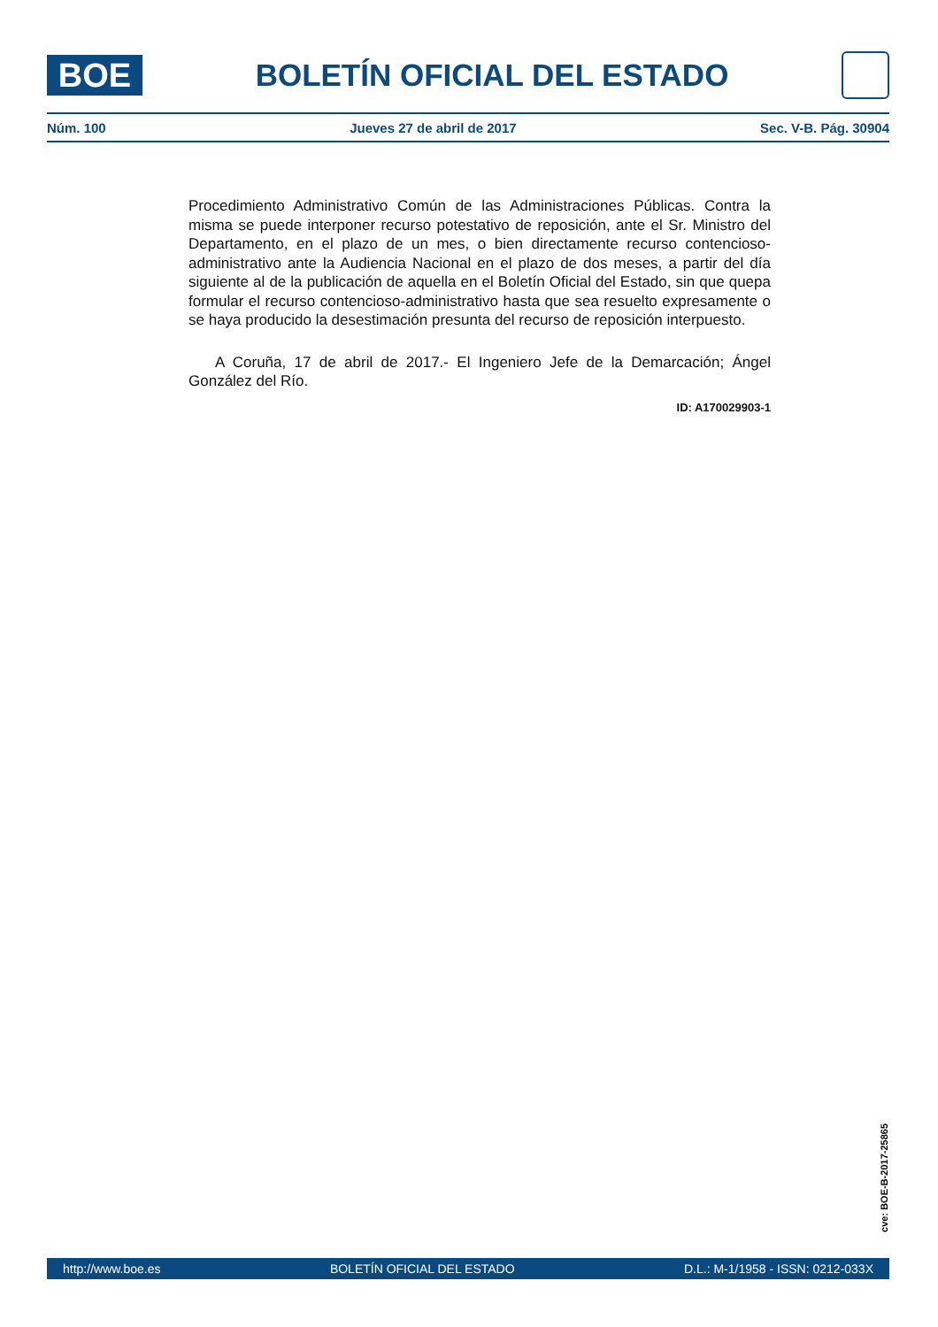BOE
BOLETÍN OFICIAL DEL ESTADO
Núm. 100 Jueves 27 de abril de 2017 Sec. V-B. Pág. 30904
Procedimiento Administrativo Común de las Administraciones Públicas. Contra la misma se puede interponer recurso potestativo de reposición, ante el Sr. Ministro del Departamento, en el plazo de un mes, o bien directamente recurso contencioso-administrativo ante la Audiencia Nacional en el plazo de dos meses, a partir del día siguiente al de la publicación de aquella en el Boletín Oficial del Estado, sin que quepa formular el recurso contencioso-administrativo hasta que sea resuelto expresamente o se haya producido la desestimación presunta del recurso de reposición interpuesto.
A Coruña, 17 de abril de 2017.- El Ingeniero Jefe de la Demarcación; Ángel González del Río.
ID: A170029903-1
cve: BOE-B-2017-25865
http://www.boe.es BOLETÍN OFICIAL DEL ESTADO D.L.: M-1/1958 - ISSN: 0212-033X